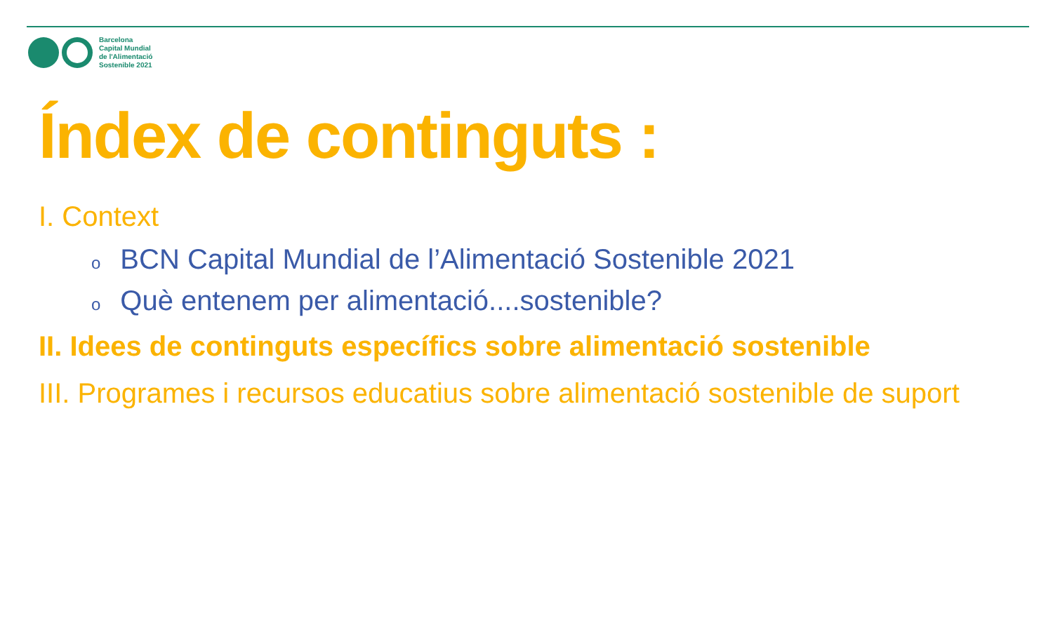Barcelona
Capital Mundial
de l'Alimentació
Sostenible 2021
Índex de continguts :
I. Context
o BCN Capital Mundial de l’Alimentació Sostenible 2021
o Què entenem per alimentació....sostenible?
II. Idees de continguts específics sobre alimentació sostenible
III. Programes i recursos educatius sobre alimentació sostenible de suport